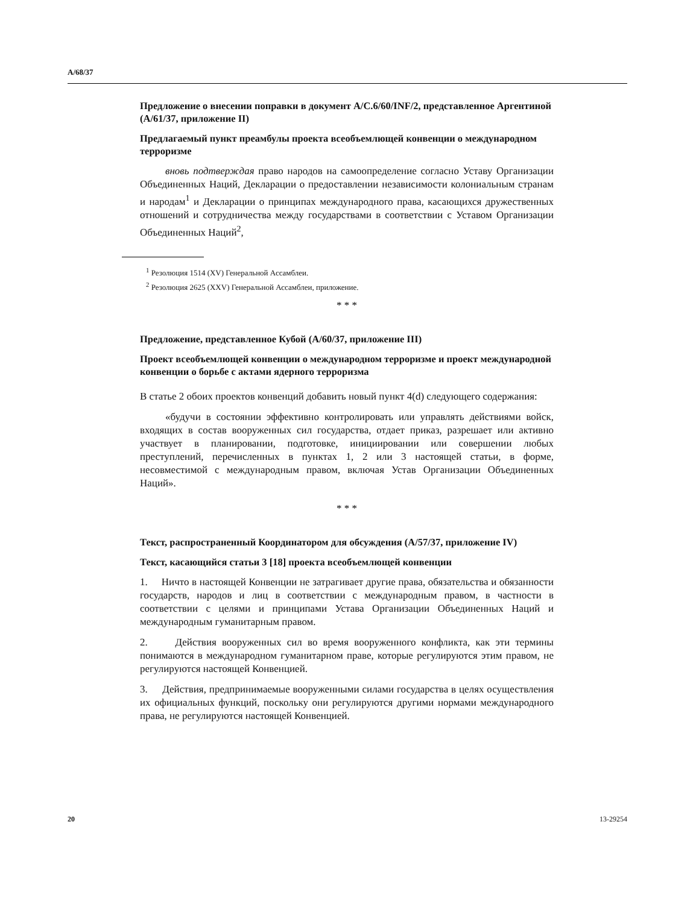A/68/37
Предложение о внесении поправки в документ A/C.6/60/INF/2, представленное Аргентиной (A/61/37, приложение II)
Предлагаемый пункт преамбулы проекта всеобъемлющей конвенции о международном терроризме
вновь подтверждая право народов на самоопределение согласно Уставу Организации Объединенных Наций, Декларации о предоставлении независимости колониальным странам и народам<sup>1</sup> и Декларации о принципах международного права, касающихся дружественных отношений и сотрудничества между государствами в соответствии с Уставом Организации Объединенных Наций<sup>2</sup>,
<sup>1</sup> Резолюция 1514 (XV) Генеральной Ассамблеи.
<sup>2</sup> Резолюция 2625 (XXV) Генеральной Ассамблеи, приложение.
* * *
Предложение, представленное Кубой (A/60/37, приложение III)
Проект всеобъемлющей конвенции о международном терроризме и проект международной конвенции о борьбе с актами ядерного терроризма
В статье 2 обоих проектов конвенций добавить новый пункт 4(d) следующего содержания:
«будучи в состоянии эффективно контролировать или управлять действиями войск, входящих в состав вооруженных сил государства, отдает приказ, разрешает или активно участвует в планировании, подготовке, инициировании или совершении любых преступлений, перечисленных в пунктах 1, 2 или 3 настоящей статьи, в форме, несовместимой с международным правом, включая Устав Организации Объединенных Наций».
* * *
Текст, распространенный Координатором для обсуждения (A/57/37, приложение IV)
Текст, касающийся статьи 3 [18] проекта всеобъемлющей конвенции
1. Ничто в настоящей Конвенции не затрагивает другие права, обязательства и обязанности государств, народов и лиц в соответствии с международным правом, в частности в соответствии с целями и принципами Устава Организации Объединенных Наций и международным гуманитарным правом.
2. Действия вооруженных сил во время вооруженного конфликта, как эти термины понимаются в международном гуманитарном праве, которые регулируются этим правом, не регулируются настоящей Конвенцией.
3. Действия, предпринимаемые вооруженными силами государства в целях осуществления их официальных функций, поскольку они регулируются другими нормами международного права, не регулируются настоящей Конвенцией.
20 13-29254